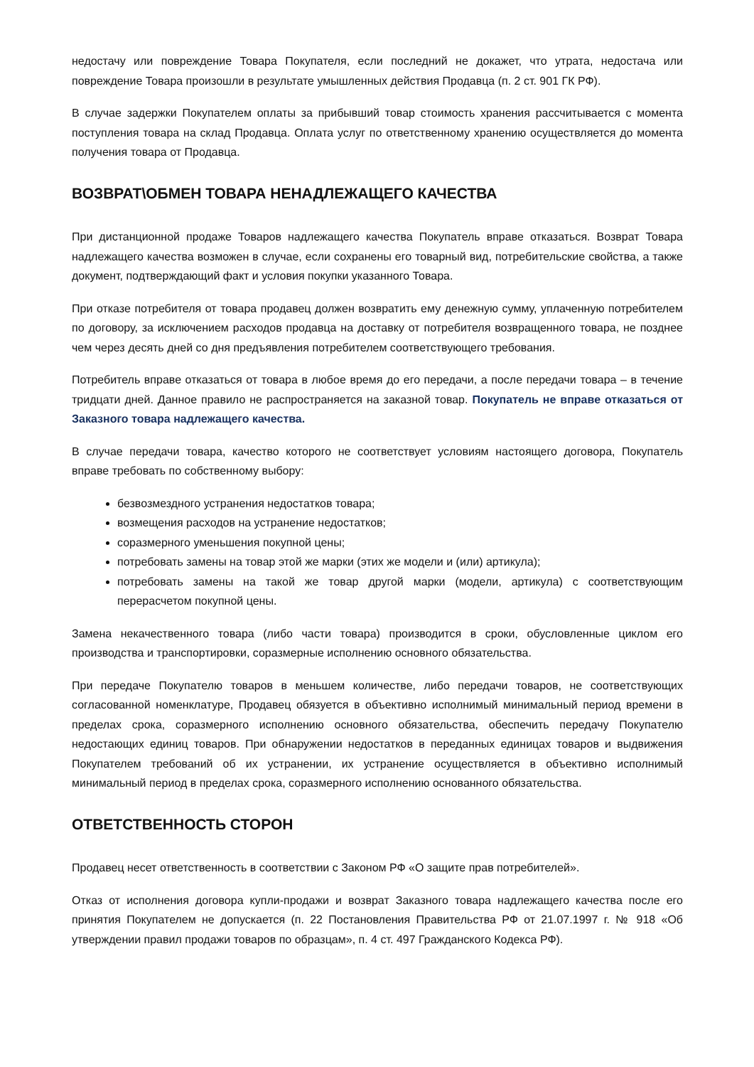недостачу или повреждение Товара Покупателя, если последний не докажет, что утрата, недостача или повреждение Товара произошли в результате умышленных действия Продавца (п. 2 ст. 901 ГК РФ).
В случае задержки Покупателем оплаты за прибывший товар стоимость хранения рассчитывается с момента поступления товара на склад Продавца. Оплата услуг по ответственному хранению осуществляется до момента получения товара от Продавца.
ВОЗВРАТ\ОБМЕН ТОВАРА НЕНАДЛЕЖАЩЕГО КАЧЕСТВА
При дистанционной продаже Товаров надлежащего качества Покупатель вправе отказаться. Возврат Товара надлежащего качества возможен в случае, если сохранены его товарный вид, потребительские свойства, а также документ, подтверждающий факт и условия покупки указанного Товара.
При отказе потребителя от товара продавец должен возвратить ему денежную сумму, уплаченную потребителем по договору, за исключением расходов продавца на доставку от потребителя возвращенного товара, не позднее чем через десять дней со дня предъявления потребителем соответствующего требования.
Потребитель вправе отказаться от товара в любое время до его передачи, а после передачи товара – в течение тридцати дней. Данное правило не распространяется на заказной товар. Покупатель не вправе отказаться от Заказного товара надлежащего качества.
В случае передачи товара, качество которого не соответствует условиям настоящего договора, Покупатель вправе требовать по собственному выбору:
безвозмездного устранения недостатков товара;
возмещения расходов на устранение недостатков;
соразмерного уменьшения покупной цены;
потребовать замены на товар этой же марки (этих же модели и (или) артикула);
потребовать замены на такой же товар другой марки (модели, артикула) с соответствующим перерасчетом покупной цены.
Замена некачественного товара (либо части товара) производится в сроки, обусловленные циклом его производства и транспортировки, соразмерные исполнению основного обязательства.
При передаче Покупателю товаров в меньшем количестве, либо передачи товаров, не соответствующих согласованной номенклатуре, Продавец обязуется в объективно исполнимый минимальный период времени в пределах срока, соразмерного исполнению основного обязательства, обеспечить передачу Покупателю недостающих единиц товаров. При обнаружении недостатков в переданных единицах товаров и выдвижения Покупателем требований об их устранении, их устранение осуществляется в объективно исполнимый минимальный период в пределах срока, соразмерного исполнению основанного обязательства.
ОТВЕТСТВЕННОСТЬ СТОРОН
Продавец несет ответственность в соответствии с Законом РФ «О защите прав потребителей».
Отказ от исполнения договора купли-продажи и возврат Заказного товара надлежащего качества после его принятия Покупателем не допускается (п. 22 Постановления Правительства РФ от 21.07.1997 г. № 918 «Об утверждении правил продажи товаров по образцам», п. 4 ст. 497 Гражданского Кодекса РФ).